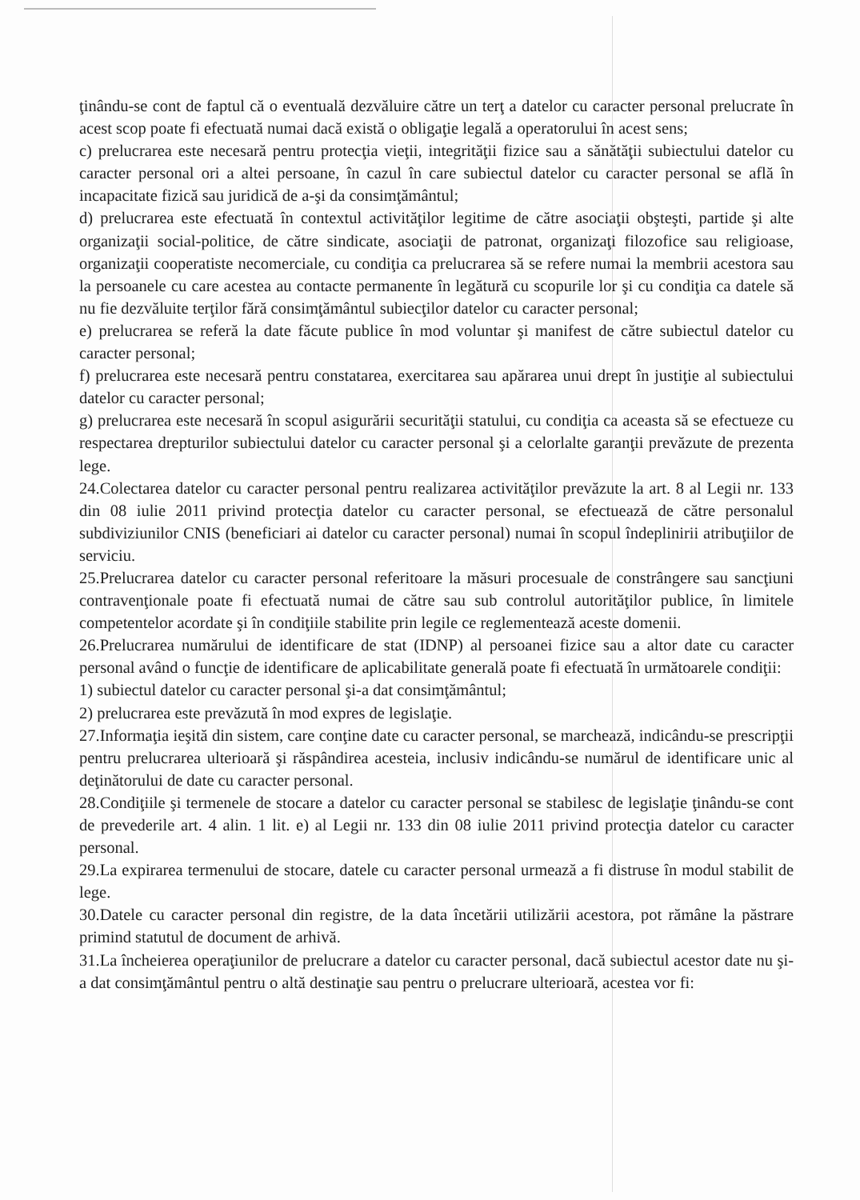ţinându-se cont de faptul că o eventuală dezvăluire către un terţ a datelor cu caracter personal prelucrate în acest scop poate fi efectuată numai dacă există o obligaţie legală a operatorului în acest sens;
c) prelucrarea este necesară pentru protecţia vieţii, integrităţii fizice sau a sănătăţii subiectului datelor cu caracter personal ori a altei persoane, în cazul în care subiectul datelor cu caracter personal se află în incapacitate fizică sau juridică de a-şi da consimţământul;
d) prelucrarea este efectuată în contextul activităţilor legitime de către asociaţii obşteşti, partide şi alte organizaţii social-politice, de către sindicate, asociaţii de patronat, organizaţi filozofice sau religioase, organizaţii cooperatiste necomerciale, cu condiţia ca prelucrarea să se refere numai la membrii acestora sau la persoanele cu care acestea au contacte permanente în legătură cu scopurile lor şi cu condiţia ca datele să nu fie dezvăluite terţilor fără consimţământul subiecţilor datelor cu caracter personal;
e) prelucrarea se referă la date făcute publice în mod voluntar şi manifest de către subiectul datelor cu caracter personal;
f) prelucrarea este necesară pentru constatarea, exercitarea sau apărarea unui drept în justiţie al subiectului datelor cu caracter personal;
g) prelucrarea este necesară în scopul asigurării securităţii statului, cu condiţia ca aceasta să se efectueze cu respectarea drepturilor subiectului datelor cu caracter personal şi a celorlalte garanţii prevăzute de prezenta lege.
24.Colectarea datelor cu caracter personal pentru realizarea activităţilor prevăzute la art. 8 al Legii nr. 133 din 08 iulie 2011 privind protecţia datelor cu caracter personal, se efectuează de către personalul subdiviziunilor CNIS (beneficiari ai datelor cu caracter personal) numai în scopul îndeplinirii atribuţiilor de serviciu.
25.Prelucrarea datelor cu caracter personal referitoare la măsuri procesuale de constrângere sau sancţiuni contravenţionale poate fi efectuată numai de către sau sub controlul autorităţilor publice, în limitele competentelor acordate şi în condiţiile stabilite prin legile ce reglementează aceste domenii.
26.Prelucrarea numărului de identificare de stat (IDNP) al persoanei fizice sau a altor date cu caracter personal având o funcţie de identificare de aplicabilitate generală poate fi efectuată în următoarele condiţii:
1) subiectul datelor cu caracter personal şi-a dat consimţământul;
2) prelucrarea este prevăzută în mod expres de legislaţie.
27.Informaţia ieşită din sistem, care conţine date cu caracter personal, se marchează, indicându-se prescripţii pentru prelucrarea ulterioară şi răspândirea acesteia, inclusiv indicându-se numărul de identificare unic al deţinătorului de date cu caracter personal.
28.Condiţiile şi termenele de stocare a datelor cu caracter personal se stabilesc de legislaţie ţinându-se cont de prevederile art. 4 alin. 1 lit. e) al Legii nr. 133 din 08 iulie 2011 privind protecţia datelor cu caracter personal.
29.La expirarea termenului de stocare, datele cu caracter personal urmează a fi distruse în modul stabilit de lege.
30.Datele cu caracter personal din registre, de la data încetării utilizării acestora, pot rămâne la păstrare primind statutul de document de arhivă.
31.La încheierea operaţiunilor de prelucrare a datelor cu caracter personal, dacă subiectul acestor date nu şi-a dat consimţământul pentru o altă destinaţie sau pentru o prelucrare ulterioară, acestea vor fi: